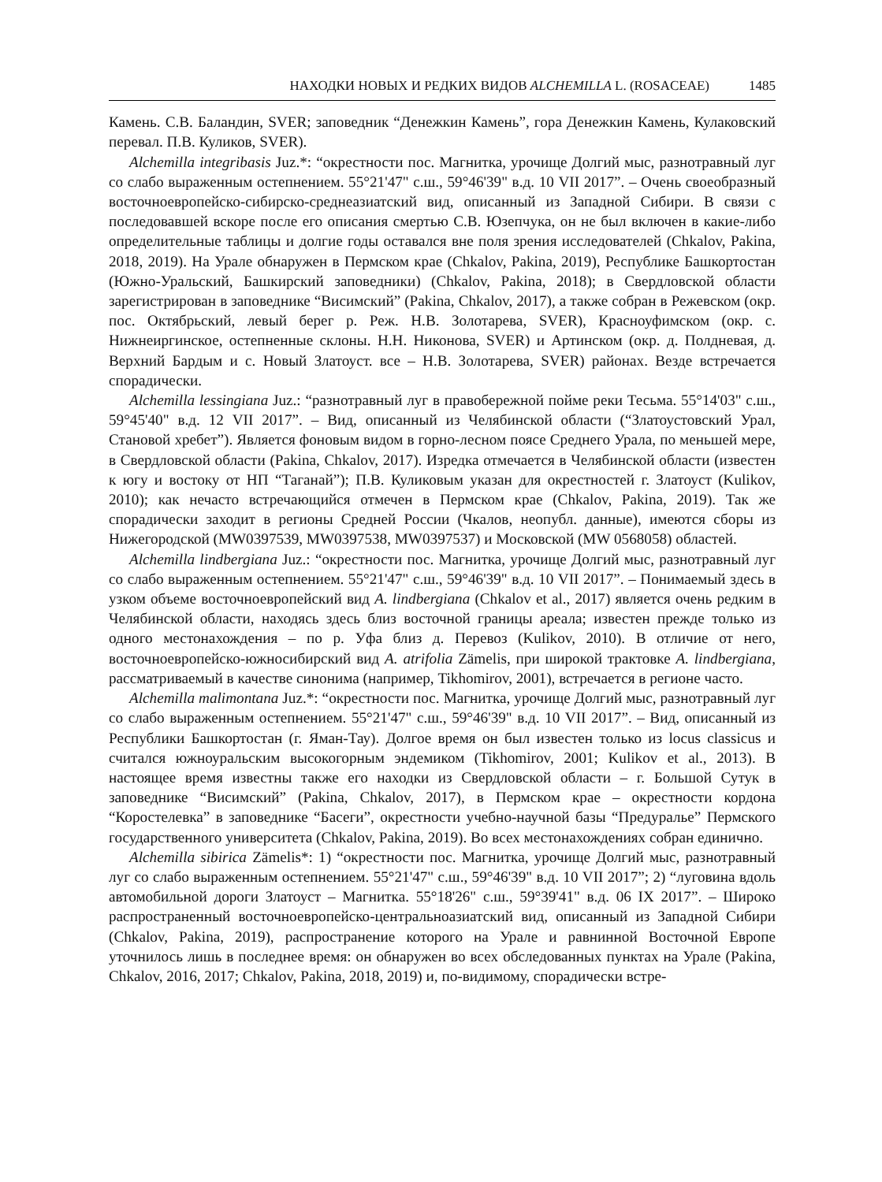НАХОДКИ НОВЫХ И РЕДКИХ ВИДОВ ALCHEMILLA L. (ROSACEAE) 1485
Камень. С.В. Баландин, SVER; заповедник “Денежкин Камень”, гора Денежкин Камень, Кулаковский перевал. П.В. Куликов, SVER).
Alchemilla integribasis Juz.*: “окрестности пос. Магнитка, урочище Долгий мыс, разнотравный луг со слабо выраженным остепнением. 55°21'47" с.ш., 59°46'39" в.д. 10 VII 2017”. – Очень своеобразный восточноевропейско-сибирско-среднеазиатский вид, описанный из Западной Сибири. В связи с последовавшей вскоре после его описания смертью С.В. Юзепчука, он не был включен в какие-либо определительные таблицы и долгие годы оставался вне поля зрения исследователей (Chkalov, Pakina, 2018, 2019). На Урале обнаружен в Пермском крае (Chkalov, Pakina, 2019), Республике Башкортостан (Южно-Уральский, Башкирский заповедники) (Chkalov, Pakina, 2018); в Свердловской области зарегистрирован в заповеднике “Висимский” (Pakina, Chkalov, 2017), а также собран в Режевском (окр. пос. Октябрьский, левый берег р. Реж. Н.В. Золотарева, SVER), Красноуфимском (окр. с. Нижнеиргинское, остепненные склоны. Н.Н. Никонова, SVER) и Артинском (окр. д. Полдневая, д. Верхний Бардым и с. Новый Златоуст. все – Н.В. Золотарева, SVER) районах. Везде встречается спорадически.
Alchemilla lessingiana Juz.: “разнотравный луг в правобережной пойме реки Тесьма. 55°14'03" с.ш., 59°45'40" в.д. 12 VII 2017”. – Вид, описанный из Челябинской области (“Златоустовский Урал, Становой хребет”). Является фоновым видом в горно-лесном поясе Среднего Урала, по меньшей мере, в Свердловской области (Pakina, Chkalov, 2017). Изредка отмечается в Челябинской области (известен к югу и востоку от НП “Таганай”); П.В. Куликовым указан для окрестностей г. Златоуст (Kulikov, 2010); как нечасто встречающийся отмечен в Пермском крае (Chkalov, Pakina, 2019). Так же спорадически заходит в регионы Средней России (Чкалов, неопубл. данные), имеются сборы из Нижегородской (MW0397539, MW0397538, MW0397537) и Московской (MW 0568058) областей.
Alchemilla lindbergiana Juz.: “окрестности пос. Магнитка, урочище Долгий мыс, разнотравный луг со слабо выраженным остепнением. 55°21'47" с.ш., 59°46'39" в.д. 10 VII 2017”. – Понимаемый здесь в узком объеме восточноевропейский вид A. lindbergiana (Chkalov et al., 2017) является очень редким в Челябинской области, находясь здесь близ восточной границы ареала; известен прежде только из одного местонахождения – по р. Уфа близ д. Перевоз (Kulikov, 2010). В отличие от него, восточноевропейско-южносибирский вид A. atrifolia Zämelis, при широкой трактовке A. lindbergiana, рассматриваемый в качестве синонима (например, Tikhomirov, 2001), встречается в регионе часто.
Alchemilla malimontana Juz.*: “окрестности пос. Магнитка, урочище Долгий мыс, разнотравный луг со слабо выраженным остепнением. 55°21'47" с.ш., 59°46'39" в.д. 10 VII 2017”. – Вид, описанный из Республики Башкортостан (г. Яман-Тау). Долгое время он был известен только из locus classicus и считался южноуральским высокогорным эндемиком (Tikhomirov, 2001; Kulikov et al., 2013). В настоящее время известны также его находки из Свердловской области – г. Большой Сутук в заповеднике “Висимский” (Pakina, Chkalov, 2017), в Пермском крае – окрестности кордона “Коростелевка” в заповеднике “Басеги”, окрестности учебно-научной базы “Предуралье” Пермского государственного университета (Chkalov, Pakina, 2019). Во всех местонахождениях собран единично.
Alchemilla sibirica Zämelis*: 1) “окрестности пос. Магнитка, урочище Долгий мыс, разнотравный луг со слабо выраженным остепнением. 55°21'47" с.ш., 59°46'39" в.д. 10 VII 2017”; 2) “луговина вдоль автомобильной дороги Златоуст – Магнитка. 55°18'26" с.ш., 59°39'41" в.д. 06 IX 2017”. – Широко распространенный восточноевропейско-центральноазиатский вид, описанный из Западной Сибири (Chkalov, Pakina, 2019), распространение которого на Урале и равнинной Восточной Европе уточнилось лишь в последнее время: он обнаружен во всех обследованных пунктах на Урале (Pakina, Chkalov, 2016, 2017; Chkalov, Pakina, 2018, 2019) и, по-видимому, спорадически встре-